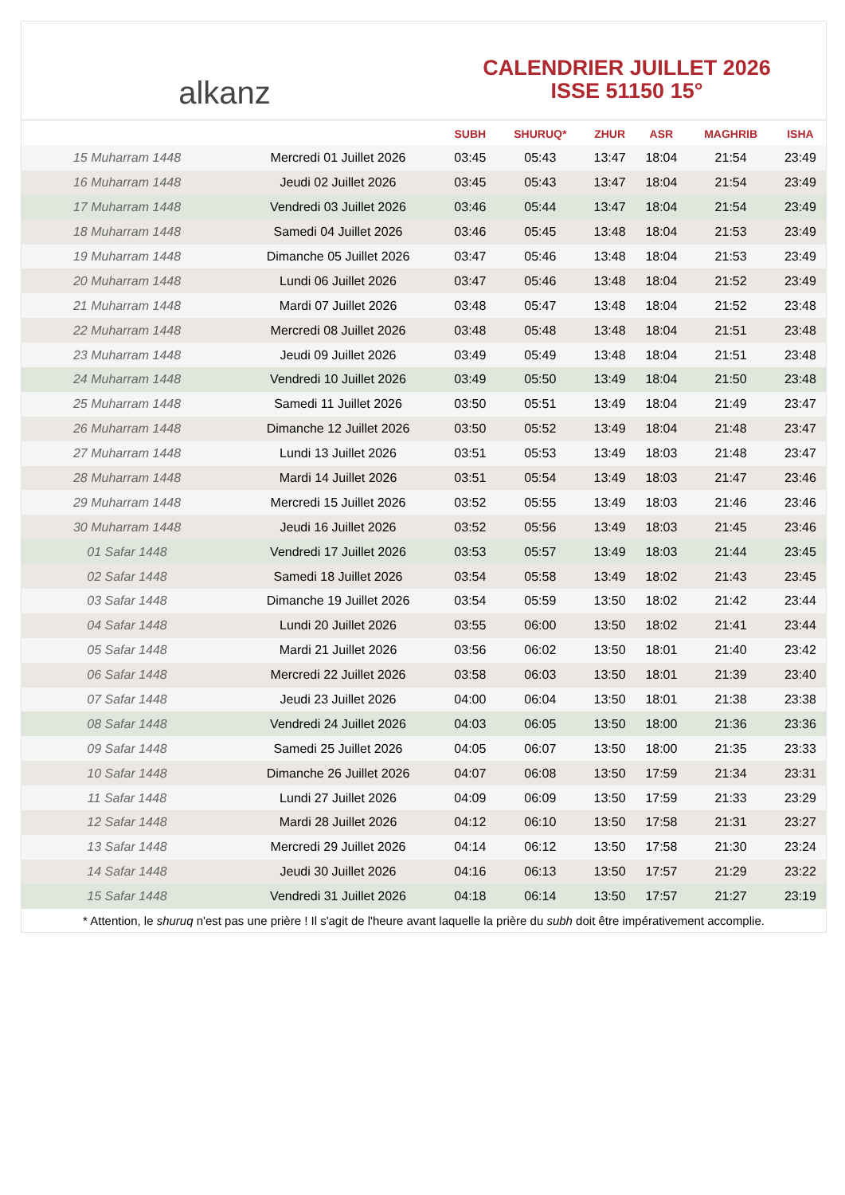alkanz
CALENDRIER JUILLET 2026
ISSE 51150 15°
| | | SUBH | SHURUQ* | ZHUR | ASR | MAGHRIB | ISHA |
| --- | --- | --- | --- | --- | --- | --- | --- |
| 15 Muharram 1448 | Mercredi 01 Juillet 2026 | 03:45 | 05:43 | 13:47 | 18:04 | 21:54 | 23:49 |
| 16 Muharram 1448 | Jeudi 02 Juillet 2026 | 03:45 | 05:43 | 13:47 | 18:04 | 21:54 | 23:49 |
| 17 Muharram 1448 | Vendredi 03 Juillet 2026 | 03:46 | 05:44 | 13:47 | 18:04 | 21:54 | 23:49 |
| 18 Muharram 1448 | Samedi 04 Juillet 2026 | 03:46 | 05:45 | 13:48 | 18:04 | 21:53 | 23:49 |
| 19 Muharram 1448 | Dimanche 05 Juillet 2026 | 03:47 | 05:46 | 13:48 | 18:04 | 21:53 | 23:49 |
| 20 Muharram 1448 | Lundi 06 Juillet 2026 | 03:47 | 05:46 | 13:48 | 18:04 | 21:52 | 23:49 |
| 21 Muharram 1448 | Mardi 07 Juillet 2026 | 03:48 | 05:47 | 13:48 | 18:04 | 21:52 | 23:48 |
| 22 Muharram 1448 | Mercredi 08 Juillet 2026 | 03:48 | 05:48 | 13:48 | 18:04 | 21:51 | 23:48 |
| 23 Muharram 1448 | Jeudi 09 Juillet 2026 | 03:49 | 05:49 | 13:48 | 18:04 | 21:51 | 23:48 |
| 24 Muharram 1448 | Vendredi 10 Juillet 2026 | 03:49 | 05:50 | 13:49 | 18:04 | 21:50 | 23:48 |
| 25 Muharram 1448 | Samedi 11 Juillet 2026 | 03:50 | 05:51 | 13:49 | 18:04 | 21:49 | 23:47 |
| 26 Muharram 1448 | Dimanche 12 Juillet 2026 | 03:50 | 05:52 | 13:49 | 18:04 | 21:48 | 23:47 |
| 27 Muharram 1448 | Lundi 13 Juillet 2026 | 03:51 | 05:53 | 13:49 | 18:03 | 21:48 | 23:47 |
| 28 Muharram 1448 | Mardi 14 Juillet 2026 | 03:51 | 05:54 | 13:49 | 18:03 | 21:47 | 23:46 |
| 29 Muharram 1448 | Mercredi 15 Juillet 2026 | 03:52 | 05:55 | 13:49 | 18:03 | 21:46 | 23:46 |
| 30 Muharram 1448 | Jeudi 16 Juillet 2026 | 03:52 | 05:56 | 13:49 | 18:03 | 21:45 | 23:46 |
| 01 Safar 1448 | Vendredi 17 Juillet 2026 | 03:53 | 05:57 | 13:49 | 18:03 | 21:44 | 23:45 |
| 02 Safar 1448 | Samedi 18 Juillet 2026 | 03:54 | 05:58 | 13:49 | 18:02 | 21:43 | 23:45 |
| 03 Safar 1448 | Dimanche 19 Juillet 2026 | 03:54 | 05:59 | 13:50 | 18:02 | 21:42 | 23:44 |
| 04 Safar 1448 | Lundi 20 Juillet 2026 | 03:55 | 06:00 | 13:50 | 18:02 | 21:41 | 23:44 |
| 05 Safar 1448 | Mardi 21 Juillet 2026 | 03:56 | 06:02 | 13:50 | 18:01 | 21:40 | 23:42 |
| 06 Safar 1448 | Mercredi 22 Juillet 2026 | 03:58 | 06:03 | 13:50 | 18:01 | 21:39 | 23:40 |
| 07 Safar 1448 | Jeudi 23 Juillet 2026 | 04:00 | 06:04 | 13:50 | 18:01 | 21:38 | 23:38 |
| 08 Safar 1448 | Vendredi 24 Juillet 2026 | 04:03 | 06:05 | 13:50 | 18:00 | 21:36 | 23:36 |
| 09 Safar 1448 | Samedi 25 Juillet 2026 | 04:05 | 06:07 | 13:50 | 18:00 | 21:35 | 23:33 |
| 10 Safar 1448 | Dimanche 26 Juillet 2026 | 04:07 | 06:08 | 13:50 | 17:59 | 21:34 | 23:31 |
| 11 Safar 1448 | Lundi 27 Juillet 2026 | 04:09 | 06:09 | 13:50 | 17:59 | 21:33 | 23:29 |
| 12 Safar 1448 | Mardi 28 Juillet 2026 | 04:12 | 06:10 | 13:50 | 17:58 | 21:31 | 23:27 |
| 13 Safar 1448 | Mercredi 29 Juillet 2026 | 04:14 | 06:12 | 13:50 | 17:58 | 21:30 | 23:24 |
| 14 Safar 1448 | Jeudi 30 Juillet 2026 | 04:16 | 06:13 | 13:50 | 17:57 | 21:29 | 23:22 |
| 15 Safar 1448 | Vendredi 31 Juillet 2026 | 04:18 | 06:14 | 13:50 | 17:57 | 21:27 | 23:19 |
* Attention, le shuruq n'est pas une prière ! Il s'agit de l'heure avant laquelle la prière du subh doit être impérativement accomplie.